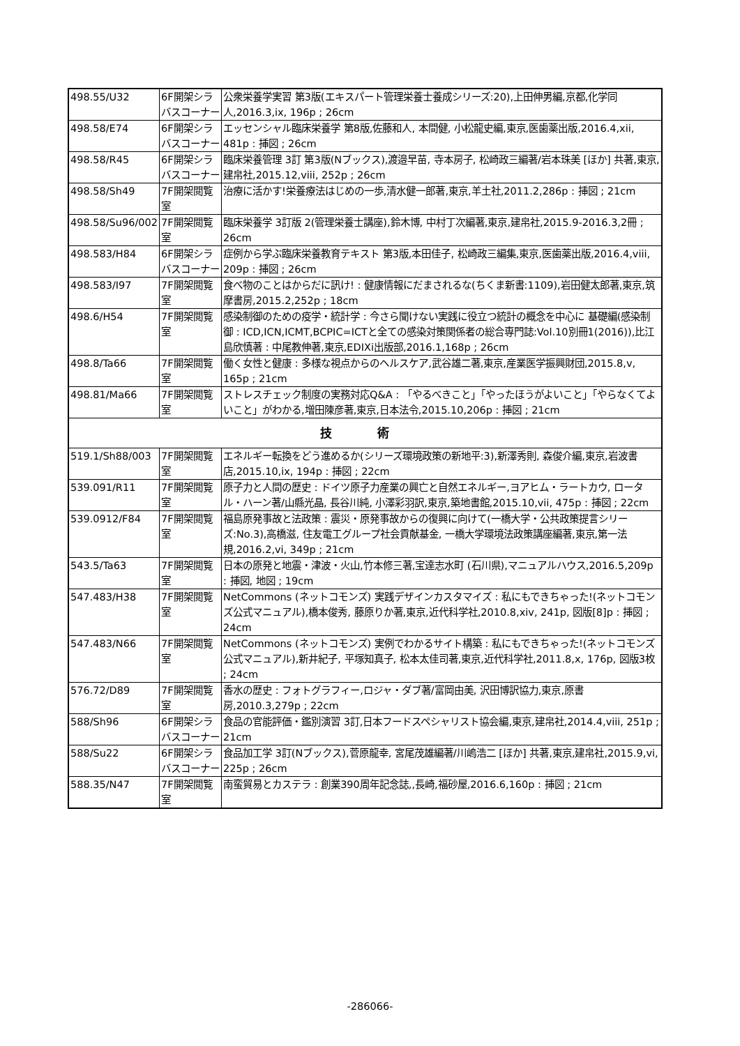| 498.55/U32 | 6F開架シラバスコーナー | 公衆栄養学実習 第3版(エキスパート管理栄養士養成シリーズ:20),上田伸男編,京都,化学同人,2016.3,ix, 196p ; 26cm |
| 498.58/E74 | 6F開架シラバスコーナー | エッセンシャル臨床栄養学 第8版,佐藤和人, 本間健, 小松龍史編,東京,医歯薬出版,2016.4,xii, 481p : 挿図 ; 26cm |
| 498.58/R45 | 6F開架シラバスコーナー | 臨床栄養管理 3訂 第3版(Nブックス),渡邉早苗, 寺本房子, 松崎政三編著/岩本珠美 [ほか] 共著,東京,建帛社,2015.12,viii, 252p ; 26cm |
| 498.58/Sh49 | 7F開架閲覧室 | 治療に活かす!栄養療法はじめの一歩,清水健一郎著,東京,羊土社,2011.2,286p : 挿図 ; 21cm |
| 498.58/Su96/002 | 7F開架閲覧室 | 臨床栄養学 3訂版 2(管理栄養士講座),鈴木博, 中村丁次編著,東京,建帛社,2015.9-2016.3,2冊 ; 26cm |
| 498.583/H84 | 6F開架シラバスコーナー | 症例から学ぶ臨床栄養教育テキスト 第3版,本田佳子, 松崎政三編集,東京,医歯薬出版,2016.4,viii, 209p : 挿図 ; 26cm |
| 498.583/I97 | 7F開架閲覧室 | 食べ物のことはからだに訊け! : 健康情報にだまされるな(ちくま新書:1109),岩田健太郎著,東京,筑摩書房,2015.2,252p ; 18cm |
| 498.6/H54 | 7F開架閲覧室 | 感染制御のための疫学・統計学 : 今さら聞けない実践に役立つ統計の概念を中心に 基礎編(感染制御 : ICD,ICN,ICMT,BCPIC=ICTと全ての感染対策関係者の総合専門誌:Vol.10別冊1(2016)),比江島欣慎著 : 中尾教伸著,東京,EDIXi出版部,2016.1,168p ; 26cm |
| 498.8/Ta66 | 7F開架閲覧室 | 働く女性と健康 : 多様な視点からのヘルスケア,武谷雄二著,東京,産業医学振興財団,2015.8,v, 165p ; 21cm |
| 498.81/Ma66 | 7F開架閲覧室 | ストレスチェック制度の実務対応Q&A : 「やるべきこと」「やったほうがよいこと」「やらなくてよいこと」がわかる,増田陳彦著,東京,日本法令,2015.10,206p : 挿図 ; 21cm |
| 技 術 | | |
| 519.1/Sh88/003 | 7F開架閲覧室 | エネルギー転換をどう進めるか(シリーズ環境政策の新地平:3),新澤秀則, 森俊介編,東京,岩波書店,2015.10,ix, 194p : 挿図 ; 22cm |
| 539.091/R11 | 7F開架閲覧室 | 原子力と人間の歴史 : ドイツ原子力産業の興亡と自然エネルギー,ヨアヒム・ラートカウ, ロータル・ハーン著/山縣光晶, 長谷川純, 小澤彩羽訳,東京,築地書館,2015.10,vii, 475p : 挿図 ; 22cm |
| 539.0912/F84 | 7F開架閲覧室 | 福島原発事故と法政策 : 震災・原発事故からの復興に向けて(一橋大学・公共政策提言シリーズ:No.3),高橋滋, 住友電工グループ社会貢献基金, 一橋大学環境法政策講座編著,東京,第一法規,2016.2,vi, 349p ; 21cm |
| 543.5/Ta63 | 7F開架閲覧室 | 日本の原発と地震・津波・火山,竹本修三著,宝達志水町 (石川県),マニュアルハウス,2016.5,209p : 挿図, 地図 ; 19cm |
| 547.483/H38 | 7F開架閲覧室 | NetCommons (ネットコモンズ) 実践デザインカスタマイズ : 私にもできちゃった!(ネットコモンズ公式マニュアル),橋本俊秀, 藤原りか著,東京,近代科学社,2010.8,xiv, 241p, 図版[8]p : 挿図 ; 24cm |
| 547.483/N66 | 7F開架閲覧室 | NetCommons (ネットコモンズ) 実例でわかるサイト構築 : 私にもできちゃった!(ネットコモンズ公式マニュアル),新井紀子, 平塚知真子, 松本太佳司著,東京,近代科学社,2011.8,x, 176p, 図版3枚 ; 24cm |
| 576.72/D89 | 7F開架閲覧室 | 香水の歴史 : フォトグラフィー,ロジャ・ダブ著/富岡由美, 沢田博訳協力,東京,原書房,2010.3,279p ; 22cm |
| 588/Sh96 | 6F開架シラバスコーナー | 食品の官能評価・鑑別演習 3訂,日本フードスペシャリスト協会編,東京,建帛社,2014.4,viii, 251p ; 21cm |
| 588/Su22 | 6F開架シラバスコーナー | 食品加工学 3訂(Nブックス),菅原龍幸, 宮尾茂雄編著/川嶋浩二 [ほか] 共著,東京,建帛社,2015.9,vi, 225p ; 26cm |
| 588.35/N47 | 7F開架閲覧室 | 南蛮貿易とカステラ : 創業390周年記念誌,,長崎,福砂屋,2016.6,160p : 挿図 ; 21cm |
-286066-